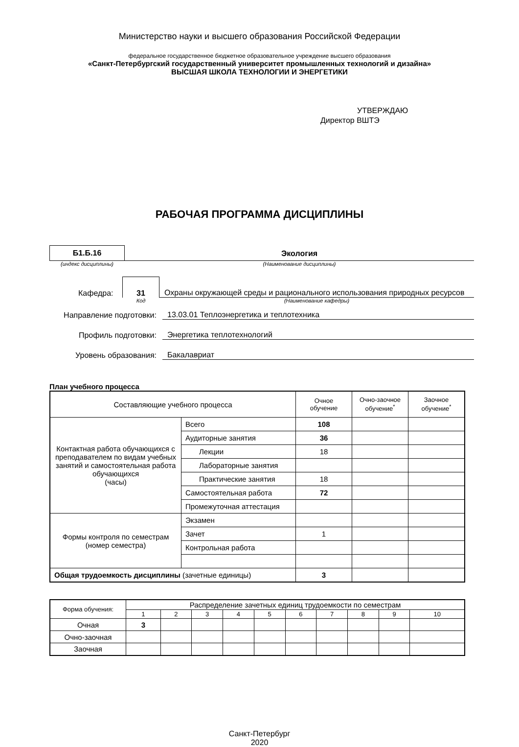Министерство науки и высшего образования Российской Федерации
федеральное государственное бюджетное образовательное учреждение высшего образования
«Санкт-Петербургский государственный университет промышленных технологий и дизайна»
ВЫСШАЯ ШКОЛА ТЕХНОЛОГИИ И ЭНЕРГЕТИКИ
УТВЕРЖДАЮ
Директор ВШТЭ
РАБОЧАЯ ПРОГРАММА ДИСЦИПЛИНЫ
Б1.Б.16 Экология
(индекс дисциплины) (Наименование дисциплины)
Кафедра:
31
Охраны окружающей среды и рационального использования природных ресурсов
Код (Наименование кафедры)
Направление подготовки:
13.03.01 Теплоэнергетика и теплотехника
Профиль подготовки:
Энергетика теплотехнологий
Уровень образования:
Бакалавриат
План учебного процесса
| Составляющие учебного процесса | | Очное обучение | Очно-заочное обучение<sup>*</sup> | Заочное обучение<sup>*</sup> |
| --- | --- | --- | --- | --- |
| Контактная работа обучающихся с преподавателем по видам учебных занятий и самостоятельная работа обучающихся (часы) | Всего | 108 | | |
| | Аудиторные занятия | 36 | | |
| | Лекции | 18 | | |
| | Лабораторные занятия | | | |
| | Практические занятия | 18 | | |
| | Самостоятельная работа | 72 | | |
| | Промежуточная аттестация | | | |
| Формы контроля по семестрам (номер семестра) | Экзамен | | | |
| | Зачет | 1 | | |
| | Контрольная работа | | | |
| Общая трудоемкость дисциплины (зачетные единицы) | | 3 | | |
| Форма обучения: | Распределение зачетных единиц трудоемкости по семестрам | | | | | | | | | |
| | 1 | 2 | 3 | 4 | 5 | 6 | 7 | 8 | 9 | 10 |
| Очная | 3 | | | | | | | | | |
| Очно-заочная | | | | | | | | | | |
| Заочная | | | | | | | | | | |
Санкт-Петербург
2020